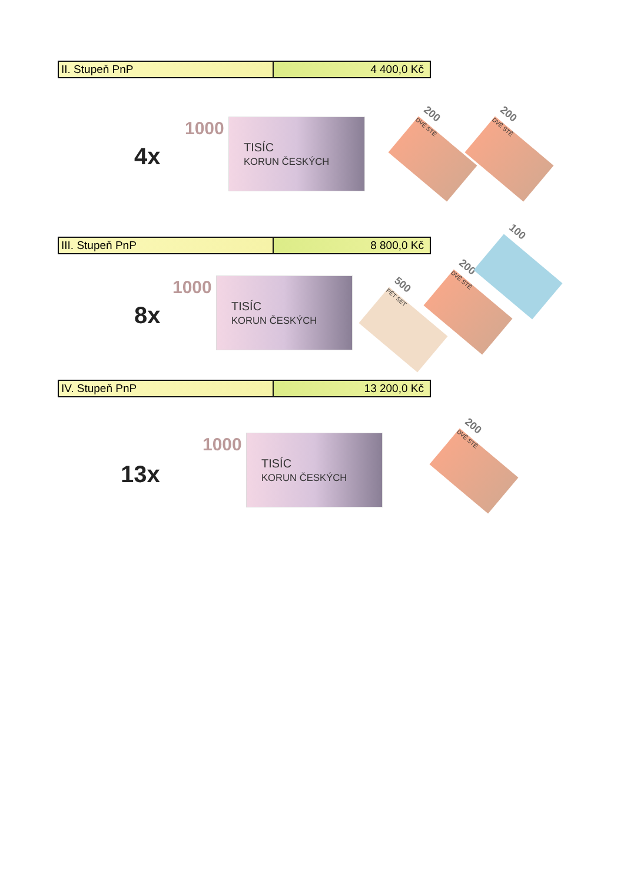| II. Stupeň PnP | 4 400,0 Kč |
4x
1000
TISÍC
KORUN ČESKÝCH
200
DVĚ STĚ
200
DVĚ STĚ
| III. Stupeň PnP | 8 800,0 Kč |
8x
1000
TISÍC
KORUN ČESKÝCH
500
PĚT SET
200
DVĚ STĚ
100
| IV. Stupeň PnP | 13 200,0 Kč |
13x
1000
TISÍC
KORUN ČESKÝCH
200
DVĚ STĚ